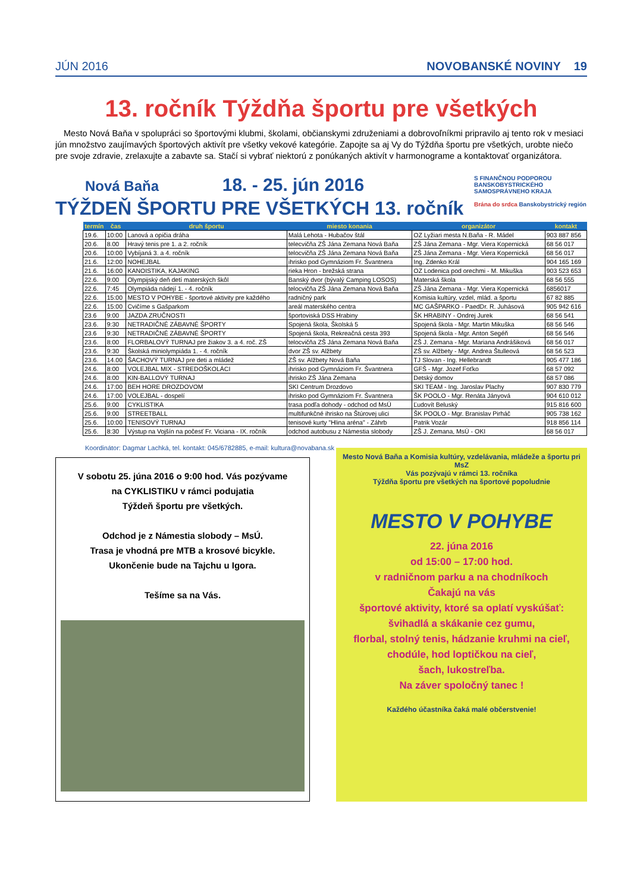JÚN 2016 NOVOBANSKÉ NOVINY 19
13. ročník Týždňa športu pre všetkých
Mesto Nová Baňa v spolupráci so športovými klubmi, školami, občianskymi združeniami a dobrovoľníkmi pripravilo aj tento rok v mesiaci jún množstvo zaujímavých športových aktivít pre všetky vekové kategórie. Zapojte sa aj Vy do Týždňa športu pre všetkých, urobte niečo pre svoje zdravie, zrelaxujte a zabavte sa. Stačí si vybrať niektorú z ponúkaných aktivít v harmonograme a kontaktovať organizátora.
Nová Baňa 18. - 25. jún 2016
TÝŽDEŇ ŠPORTU PRE VŠETKÝCH 13. ročník
S FINANČNOU PODPOROU BANSKOBYSTRICKÉHO SAMOSPRÁVNEHO KRAJA
Brána do srdca Banskobystrický región
| termín | čas | druh športu | miesto konania | organizátor | kontakt |
| --- | --- | --- | --- | --- | --- |
| 19.6. | 10:00 | Lanová a opičia dráha | Malá Lehota - Hubačov štál | OZ Lyžiari mesta N.Baňa - R. Mádel | 903 887 856 |
| 20.6. | 8.00 | Hravý tenis pre 1. a 2. ročník | telecvičňa ZŠ Jána Zemana Nová Baňa | ZŠ Jána Zemana - Mgr. Viera Kopernická | 68 56 017 |
| 20.6. | 10:00 | Vybíjaná 3. a 4. ročník | telocvičňa ZŠ Jána Zemana Nová Baňa | ZŠ Jána Zemana - Mgr. Viera Kopernická | 68 56 017 |
| 21.6. | 12:00 | NOHEJBAL | ihrisko pod Gymnáziom Fr. Švantnera | Ing. Zdenko Král | 904 165 169 |
| 21.6. | 16:00 | KANOISTIKA, KAJAKING | rieka Hron - brežská strana | OZ Lodenica pod orechmi - M. Mikuška | 903 523 653 |
| 22.6. | 9:00 | Olympijský deň detí materských škôl | Banský dvor (bývalý Camping LOSOS) | Materská škola | 68 56 555 |
| 22.6. | 7:45 | Olympiáda nádejí 1. - 4. ročník | telocvičňa ZŠ Jána Zemana Nová Baňa | ZŠ Jána Zemana - Mgr. Viera Kopernická | 6856017 |
| 22.6. | 15:00 | MESTO V POHYBE - športové aktivity pre každého | radničný park | Komisia kultúry, vzdel, mlád. a športu | 67 82 885 |
| 22.6. | 15:00 | Cvičíme s Gašparkom | areál materského centra | MC GAŠPARKO - PaedDr. R. Juhásová | 905 942 616 |
| 23.6 | 9:00 | JAZDA ZRUČNOSTI | športoviská DSS Hrabiny | ŠK HRABINY - Ondrej Jurek | 68 56 541 |
| 23.6. | 9:30 | NETRADIČNÉ ZÁBAVNÉ ŠPORTY | Spojená škola, Školská 5 | Spojená škola - Mgr. Martin Mikuška | 68 56 546 |
| 23.6 | 9:30 | NETRADIČNÉ ZÁBAVNÉ ŠPORTY | Spojená škola, Rekreačná cesta 393 | Spojená škola - Mgr. Anton Segéň | 68 56 546 |
| 23.6. | 8:00 | FLORBALOVÝ TURNAJ pre žiakov 3. a 4. roč. ZŠ | telocvičňa ZŠ Jána Zemana Nová Baňa | ZŠ J. Zemana - Mgr. Mariana Andrášiková | 68 56 017 |
| 23.6. | 9:30 | Školská miniolympiáda 1. - 4. ročník | dvor ZŠ sv. Alžbety | ZŠ sv. Alžbety - Mgr. Andrea Štulleová | 68 56 523 |
| 23.6. | 14.00 | ŠACHOVÝ TURNAJ pre deti a mládež | ZŠ sv. Alžbety Nová Baňa | TJ Slovan - Ing. Hellebrandt | 905 477 186 |
| 24.6. | 8:00 | VOLEJBAL MIX - STREDOŠKOLÁCI | ihrisko pod Gymnáziom Fr. Švantnera | GFŠ - Mgr. Jozef Foťko | 68 57 092 |
| 24.6. | 8:00 | KIN-BALLOVÝ TURNAJ | ihrisko ZŠ Jána Zemana | Detský domov | 68 57 086 |
| 24.6. | 17:00 | BEH HORE DROZDOVOM | SKI Centrum Drozdovo | SKI TEAM - Ing. Jaroslav Plachy | 907 830 779 |
| 24.6. | 17:00 | VOLEJBAL - dospelí | ihrisko pod Gymnáziom Fr. Švantnera | ŠK POOLO - Mgr. Renáta Jányová | 904 610 012 |
| 25.6. | 9:00 | CYKLISTIKA | trasa podľa dohody - odchod od MsÚ | Ľudovít Beluský | 915 816 600 |
| 25.6. | 9:00 | STREETBALL | multifunkčné ihrisko na Štúrovej ulici | ŠK POOLO - Mgr. Branislav Pirháč | 905 738 162 |
| 25.6. | 10:00 | TENISOVÝ TURNAJ | tenisové kurty "Hlina aréna" - Záhrb | Patrik Vozár | 918 856 114 |
| 25.6. | 8:30 | Výstup na Vojšín na počesť Fr. Viciana - IX. ročník | odchod autobusu z Námestia slobody | ZŠ J. Zemana, MsÚ - OKI | 68 56 017 |
Koordinátor: Dagmar Lachká, tel. kontakt: 045/6782885, e-mail: kultura@novabana.sk
V sobotu 25. júna 2016 o 9:00 hod. Vás pozývame
na CYKLISTIKU v rámci podujatia
Týždeň športu pre všetkých.
Odchod je z Námestia slobody – MsÚ.
Trasa je vhodná pre MTB a krosové bicykle.
Ukončenie bude na Tajchu u Igora.
Tešíme sa na Vás.
Mesto Nová Baňa a Komisia kultúry, vzdelávania, mládeže a športu pri MsZ
Vás pozývajú v rámci 13. ročníka
Týždňa športu pre všetkých na športové popoludnie
MESTO V POHYBE
22. júna 2016
od 15:00 – 17:00 hod.
v radničnom parku a na chodníkoch
Čakajú na vás
športové aktivity, ktoré sa oplatí vyskúšať:
švihadlá a skákanie cez gumu,
florbal, stolný tenis, hádzanie kruhmi na cieľ,
chodúle, hod loptičkou na cieľ,
šach, lukostreľba.
Na záver spoločný tanec !
Každého účastníka čaká malé občerstvenie!